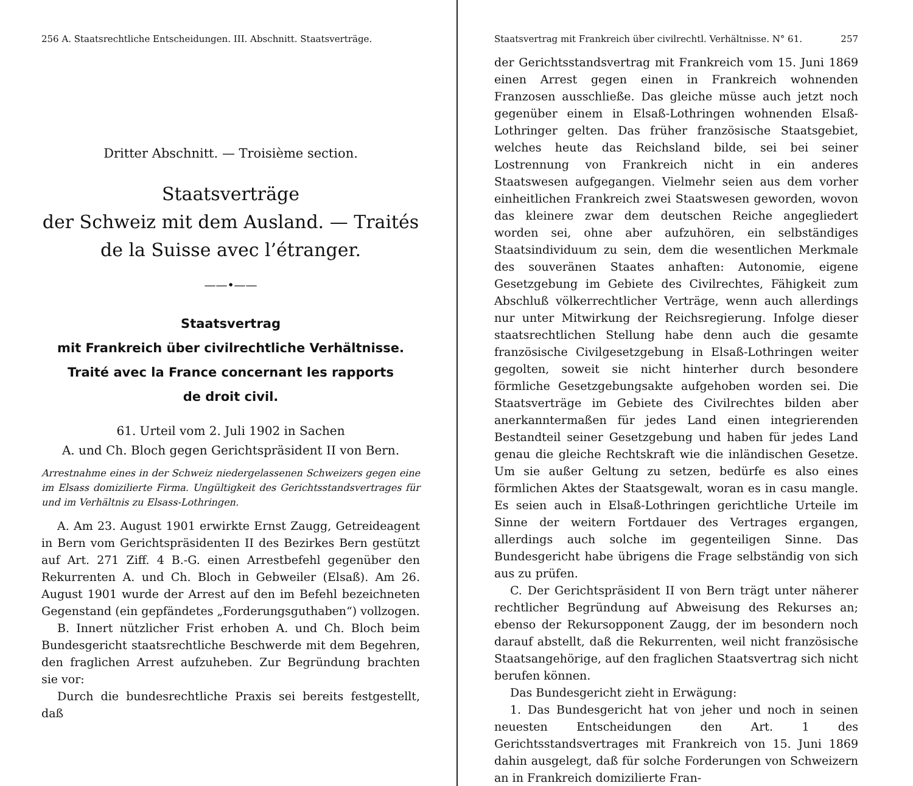256 A. Staatsrechtliche Entscheidungen. III. Abschnitt. Staatsverträge.
Dritter Abschnitt. — Troisième section.
Staatsverträge
der Schweiz mit dem Ausland. — Traités
de la Suisse avec l’étranger.
——•——
Staatsvertrag
mit Frankreich über civilrechtliche Verhältnisse.
Traité avec la France concernant les rapports
de droit civil.
61. Urteil vom 2. Juli 1902 in Sachen
A. und Ch. Bloch gegen Gerichtspräsident II von Bern.
Arrestnahme eines in der Schweiz niedergelassenen Schweizers gegen eine im Elsass domizilierte Firma. Ungültigkeit des Gerichtsstandsvertrages für und im Verhältnis zu Elsass-Lothringen.
A. Am 23. August 1901 erwirkte Ernst Zaugg, Getreideagent in Bern vom Gerichtspräsidenten II des Bezirkes Bern gestützt auf Art. 271 Ziff. 4 B.-G. einen Arrestbefehl gegenüber den Rekurrenten A. und Ch. Bloch in Gebweiler (Elsaß). Am 26. August 1901 wurde der Arrest auf den im Befehl bezeichneten Gegenstand (ein gepfändetes „Forderungsguthaben“) vollzogen.
B. Innert nützlicher Frist erhoben A. und Ch. Bloch beim Bundesgericht staatsrechtliche Beschwerde mit dem Begehren, den fraglichen Arrest aufzuheben. Zur Begründung brachten sie vor:
Durch die bundesrechtliche Praxis sei bereits festgestellt, daß
Staatsvertrag mit Frankreich über civilrechtl. Verhältnisse. N° 61. 257
der Gerichtsstandsvertrag mit Frankreich vom 15. Juni 1869 einen Arrest gegen einen in Frankreich wohnenden Franzosen ausschließe. Das gleiche müsse auch jetzt noch gegenüber einem in Elsaß-Lothringen wohnenden Elsaß-Lothringer gelten. Das früher französische Staatsgebiet, welches heute das Reichsland bilde, sei bei seiner Lostrennung von Frankreich nicht in ein anderes Staatswesen aufgegangen. Vielmehr seien aus dem vorher einheitlichen Frankreich zwei Staatswesen geworden, wovon das kleinere zwar dem deutschen Reiche angegliedert worden sei, ohne aber aufzuhören, ein selbständiges Staatsindividuum zu sein, dem die wesentlichen Merkmale des souveränen Staates anhaften: Autonomie, eigene Gesetzgebung im Gebiete des Civilrechtes, Fähigkeit zum Abschluß völkerrechtlicher Verträge, wenn auch allerdings nur unter Mitwirkung der Reichsregierung. Infolge dieser staatsrechtlichen Stellung habe denn auch die gesamte französische Civilgesetzgebung in Elsaß-Lothringen weiter gegolten, soweit sie nicht hinterher durch besondere förmliche Gesetzgebungsakte aufgehoben worden sei. Die Staatsverträge im Gebiete des Civilrechtes bilden aber anerkanntermaßen für jedes Land einen integrierenden Bestandteil seiner Gesetzgebung und haben für jedes Land genau die gleiche Rechtskraft wie die inländischen Gesetze. Um sie außer Geltung zu setzen, bedürfe es also eines förmlichen Aktes der Staatsgewalt, woran es in casu mangle. Es seien auch in Elsaß-Lothringen gerichtliche Urteile im Sinne der weitern Fortdauer des Vertrages ergangen, allerdings auch solche im gegenteiligen Sinne. Das Bundesgericht habe übrigens die Frage selbständig von sich aus zu prüfen.
C. Der Gerichtspräsident II von Bern trägt unter näherer rechtlicher Begründung auf Abweisung des Rekurses an; ebenso der Rekursopponent Zaugg, der im besondern noch darauf abstellt, daß die Rekurrenten, weil nicht französische Staatsangehörige, auf den fraglichen Staatsvertrag sich nicht berufen können.
Das Bundesgericht zieht in Erwägung:
1. Das Bundesgericht hat von jeher und noch in seinen neuesten Entscheidungen den Art. 1 des Gerichtsstandsvertrages mit Frankreich von 15. Juni 1869 dahin ausgelegt, daß für solche Forderungen von Schweizern an in Frankreich domizilierte Fran-